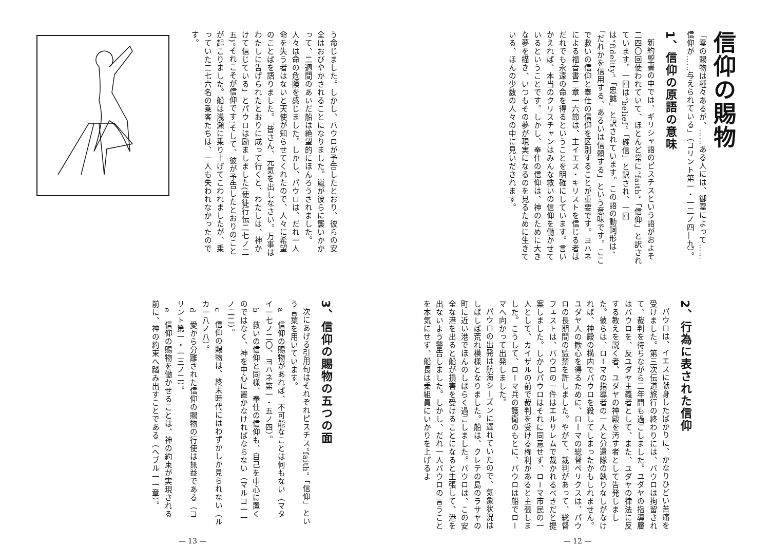信仰の賜物
「霊の賜物は種々あるが、……ある人には、御霊によって……信仰が……与えられている」（コリント第一・一二ノ四―九）。
1、信仰の原語の意味
新約聖書の中では、ギリシャ語のピスチスという語がおよそ二四〇回使われていて、ほとんど常に“faith”「信仰」と訳されています。一回は“belief”「確信」と訳され、一回は“fidelity”「忠誠」と訳されています。この語の動詞形は、「だれかを信用する、あるいは信頼する」という意味です。ここで救いの信仰と奉仕の信仰を区別することが重要です。ヨハネによる福音書三章一六節は、主イエス・キリストを信じる者はだれでも永遠の命を得るということを明確にしています。言いかえれば、本当のクリスチャンはみんな救いの信仰を働かせているということです。しかし、奉仕の信仰は、神のために大きな夢を描き、いつもその夢が現実になるのを見るために生きている、ほんの少数の人々の中に見いだされます。
2、行為に表された信仰
パウロは、イエスに献身したばかりに、かなりひどい苦痛を受けました。第三次伝道旅行の終わりには、パウロは拘留されて、裁判を待ちながら二年間も過ごしました。ユダヤの指導層はパウロを、反ユダヤ主義者として、また、ユダヤの律法に反する教えを説く者、ユダヤの神殿を汚す者として告発しました。彼らは、ローマの指導者の一人と分遣隊の執りなしがなければ、神殿の構内でパウロを殺してしまったかもしれません。ユダヤ人の歓心を得るために、ローマの総督ペリクスは、パウロの長期間の監禁を許しました。やがて、裁判があって、総督フェストは、パウロの一件はエルサレムで裁かれるべきだと提案しました。しかしパウロはそれに同意せず、ローマ市民の一人として、カイザルの前で裁判を受ける権利があると主張しました。こうして、ローマ兵の護衛のもとに、パウロは船でローマへ向かって出発しました。
パウロの出発は航海シーズンに遅れていたので、気象状況はしばしば荒れ模様となりました。船は、クレテの島のラサヤの町に近い港でほんのしばらく過ごしました。パウロは、この安全な港を出ると船が損害を受けることになると主張して、港を出ないよう警告しました。しかし、だれ一人パウロの言うことを本気にせず、船長は乗組員にいかりを上げるよ
— 12 —
う命じました。しかし、パウロが予告したとおり、彼らの安全はおびやかされることになりました。嵐が彼らに襲いかかって、二週間のあいだ船は絶望的にほんろうされました。人々は命の危険を感じました。しかし、パウロは、だれ一人命を失う者はないと天使が知らせてくれたので、人々に希望のことばを語りました。「皆さん、元気を出しなさい。万事はわたしに告げられたとおりに成って行くと、わたしは、神かけて信じている」とパウロは励ましました(使徒行伝二七ノ二五)。それこそが信仰です!そして、彼が予告したとおりのことが起こりました。船は浅瀬に乗り上げてこわれましたが、乗っていた二七六名の乗客たちは、一人も失われなかったのです。
3、信仰の賜物の五つの面
次にあげる引用句はそれぞれピスチス“faith”「信仰」という言葉を用いています。
a　信仰の賜物があれば、不可能なことは何もない（マタイ一七ノ二〇、ヨハネ第一・五ノ四）。
b　救いの信仰と同様、奉仕の信仰も、自己を中心に置くのではなく、神を中心に置かなければならない（マルコ一一ノ二二）。
c　信仰の賜物は、終末時代にはわずかしか見られない（ルカ一八ノ八）。
d　愛から分離された信仰の賜物の行使は無益である（コリント第一・一三ノ二）。
e　信仰の賜物を働かせることは、神の約束が実現される前に、神の約束へ踏み出すことである（ヘブル一一章）。
— 13 —